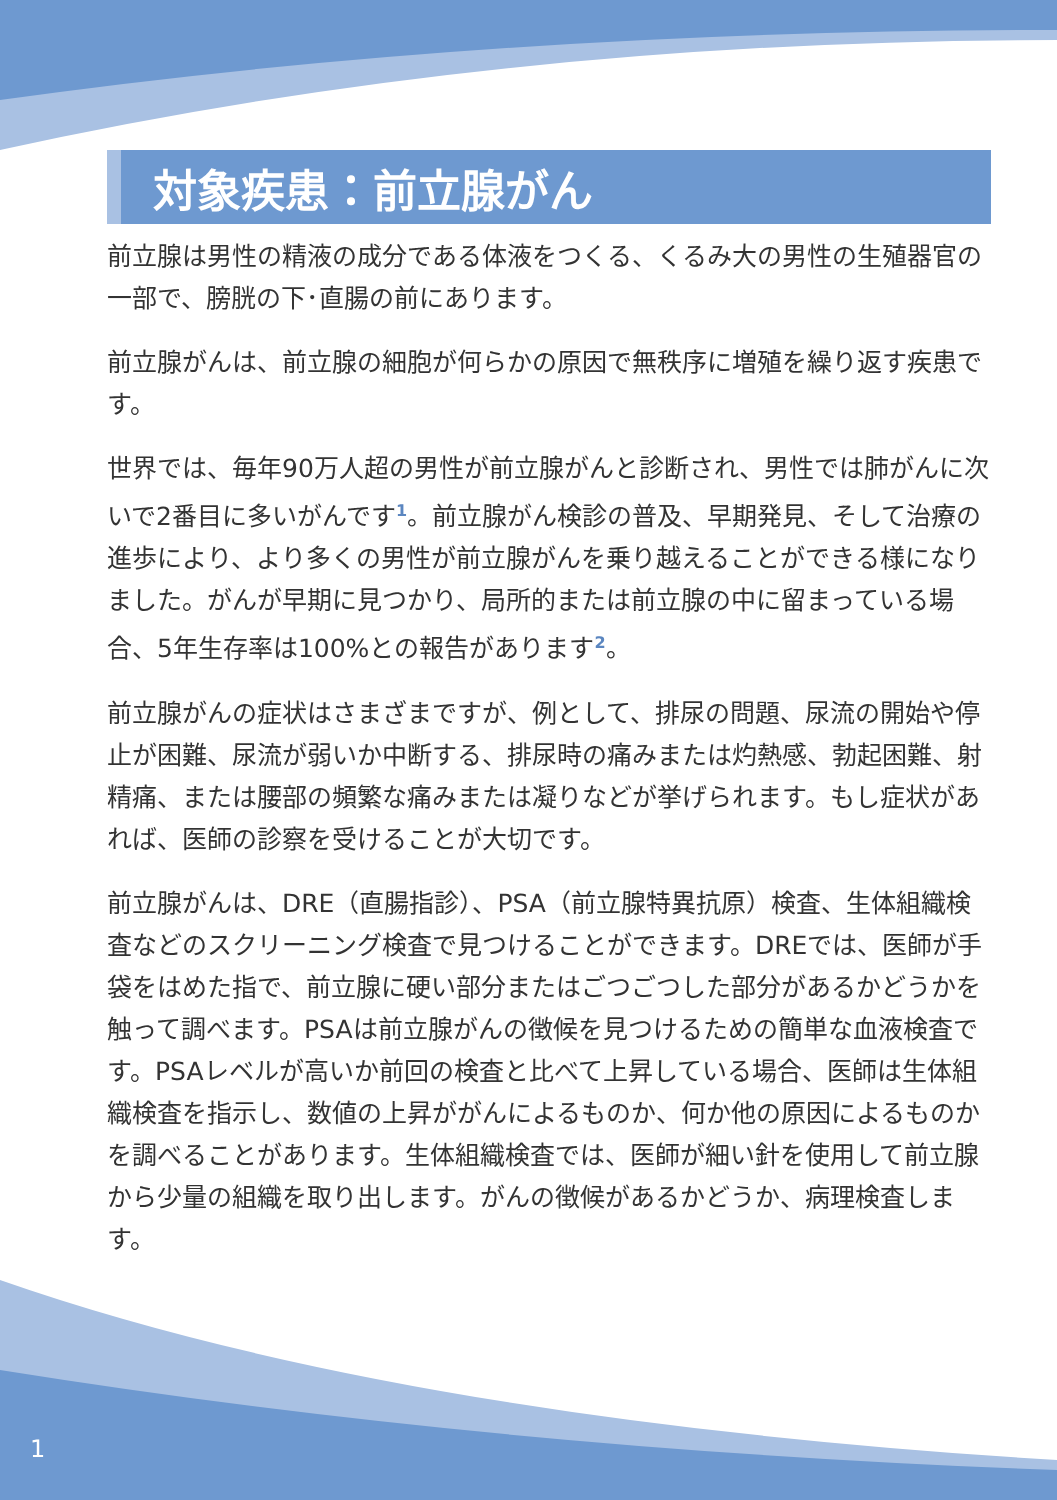対象疾患：前立腺がん
前立腺は男性の精液の成分である体液をつくる、くるみ大の男性の生殖器官の一部で、膀胱の下･直腸の前にあります。
前立腺がんは、前立腺の細胞が何らかの原因で無秩序に増殖を繰り返す疾患です。
世界では、毎年90万人超の男性が前立腺がんと診断され、男性では肺がんに次いで2番目に多いがんです<sup>1</sup>。前立腺がん検診の普及、早期発見、そして治療の進歩により、より多くの男性が前立腺がんを乗り越えることができる様になりました。がんが早期に見つかり、局所的または前立腺の中に留まっている場合、5年生存率は100%との報告があります<sup>2</sup>。
前立腺がんの症状はさまざまですが、例として、排尿の問題、尿流の開始や停止が困難、尿流が弱いか中断する、排尿時の痛みまたは灼熱感、勃起困難、射精痛、または腰部の頻繁な痛みまたは凝りなどが挙げられます。もし症状があれば、医師の診察を受けることが大切です。
前立腺がんは、DRE（直腸指診）、PSA（前立腺特異抗原）検査、生体組織検査などのスクリーニング検査で見つけることができます。DREでは、医師が手袋をはめた指で、前立腺に硬い部分またはごつごつした部分があるかどうかを触って調べます。PSAは前立腺がんの徴候を見つけるための簡単な血液検査です。PSAレベルが高いか前回の検査と比べて上昇している場合、医師は生体組織検査を指示し、数値の上昇ががんによるものか、何か他の原因によるものかを調べることがあります。生体組織検査では、医師が細い針を使用して前立腺から少量の組織を取り出します。がんの徴候があるかどうか、病理検査します。
1